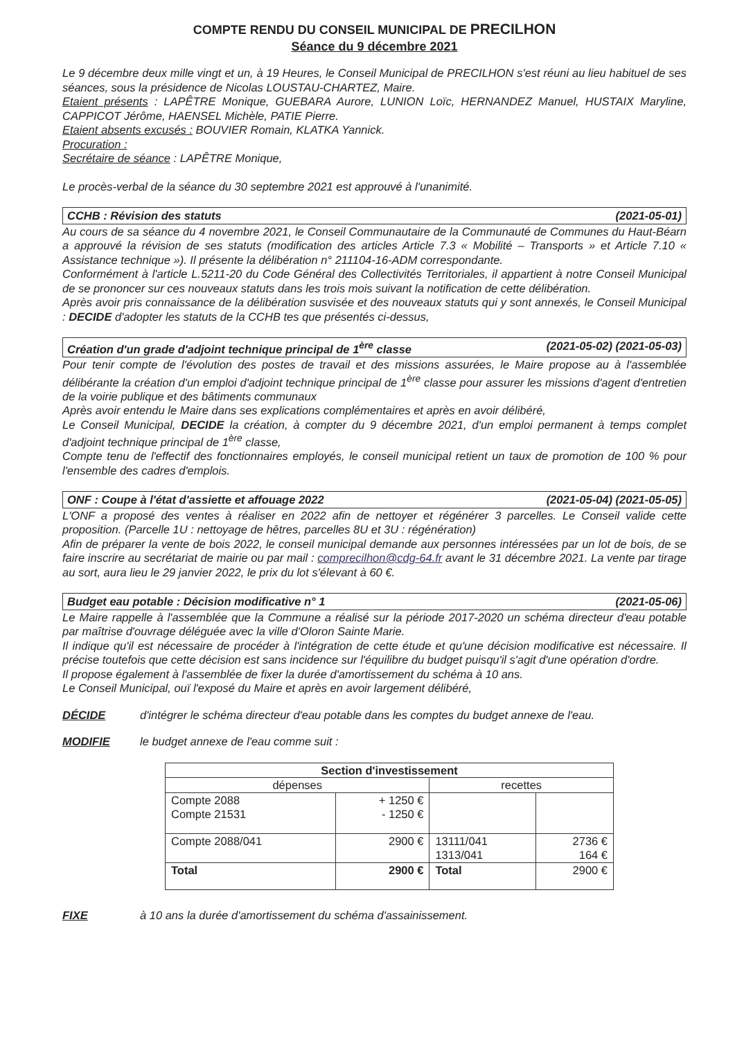COMPTE RENDU DU CONSEIL MUNICIPAL DE PRECILHON
Séance du 9 décembre 2021
Le 9 décembre deux mille vingt et un, à 19 Heures, le Conseil Municipal de PRECILHON s'est réuni au lieu habituel de ses séances, sous la présidence de Nicolas LOUSTAU-CHARTEZ, Maire.
Etaient présents : LAPÊTRE Monique, GUEBARA Aurore, LUNION Loïc, HERNANDEZ Manuel, HUSTAIX Maryline, CAPPICOT Jérôme, HAENSEL Michèle, PATIE Pierre.
Etaient absents excusés : BOUVIER Romain, KLATKA Yannick.
Procuration :
Secrétaire de séance : LAPÊTRE Monique,
Le procès-verbal de la séance du 30 septembre 2021 est approuvé à l'unanimité.
CCHB : Révision des statuts (2021-05-01)
Au cours de sa séance du 4 novembre 2021, le Conseil Communautaire de la Communauté de Communes du Haut-Béarn a approuvé la révision de ses statuts (modification des articles Article 7.3 « Mobilité – Transports » et Article 7.10 « Assistance technique »). Il présente la délibération n° 211104-16-ADM correspondante.
Conformément à l'article L.5211-20 du Code Général des Collectivités Territoriales, il appartient à notre Conseil Municipal de se prononcer sur ces nouveaux statuts dans les trois mois suivant la notification de cette délibération.
Après avoir pris connaissance de la délibération susvisée et des nouveaux statuts qui y sont annexés, le Conseil Municipal : DECIDE d'adopter les statuts de la CCHB tes que présentés ci-dessus,
Création d'un grade d'adjoint technique principal de 1<sup>ère</sup> classe (2021-05-02) (2021-05-03)
Pour tenir compte de l'évolution des postes de travail et des missions assurées, le Maire propose au à l'assemblée délibérante la création d'un emploi d'adjoint technique principal de 1<sup>ère</sup> classe pour assurer les missions d'agent d'entretien de la voirie publique et des bâtiments communaux
Après avoir entendu le Maire dans ses explications complémentaires et après en avoir délibéré,
Le Conseil Municipal, DECIDE la création, à compter du 9 décembre 2021, d'un emploi permanent à temps complet d'adjoint technique principal de 1<sup>ère</sup> classe,
Compte tenu de l'effectif des fonctionnaires employés, le conseil municipal retient un taux de promotion de 100 % pour l'ensemble des cadres d'emplois.
ONF : Coupe à l'état d'assiette et affouage 2022 (2021-05-04) (2021-05-05)
L'ONF a proposé des ventes à réaliser en 2022 afin de nettoyer et régénérer 3 parcelles. Le Conseil valide cette proposition. (Parcelle 1U : nettoyage de hêtres, parcelles 8U et 3U : régénération)
Afin de préparer la vente de bois 2022, le conseil municipal demande aux personnes intéressées par un lot de bois, de se faire inscrire au secrétariat de mairie ou par mail : comprecilhon@cdg-64.fr avant le 31 décembre 2021. La vente par tirage au sort, aura lieu le 29 janvier 2022, le prix du lot s'élevant à 60 €.
Budget eau potable : Décision modificative n° 1 (2021-05-06)
Le Maire rappelle à l'assemblée que la Commune a réalisé sur la période 2017-2020 un schéma directeur d'eau potable par maîtrise d'ouvrage déléguée avec la ville d'Oloron Sainte Marie.
Il indique qu'il est nécessaire de procéder à l'intégration de cette étude et qu'une décision modificative est nécessaire. Il précise toutefois que cette décision est sans incidence sur l'équilibre du budget puisqu'il s'agit d'une opération d'ordre.
Il propose également à l'assemblée de fixer la durée d'amortissement du schéma à 10 ans.
Le Conseil Municipal, ouï l'exposé du Maire et après en avoir largement délibéré,
DÉCIDE d'intégrer le schéma directeur d'eau potable dans les comptes du budget annexe de l'eau.
MODIFIE le budget annexe de l'eau comme suit :
| Section d'investissement | | | |
| --- | --- | --- | --- |
| dépenses | | recettes | |
| Compte 2088 Compte 21531 | + 1250 € - 1250 € | | |
| Compte 2088/041 | 2900 € | 13111/041 1313/041 | 2736 € 164 € |
| Total | 2900 € | Total | 2900 € |
FIXE à 10 ans la durée d'amortissement du schéma d'assainissement.